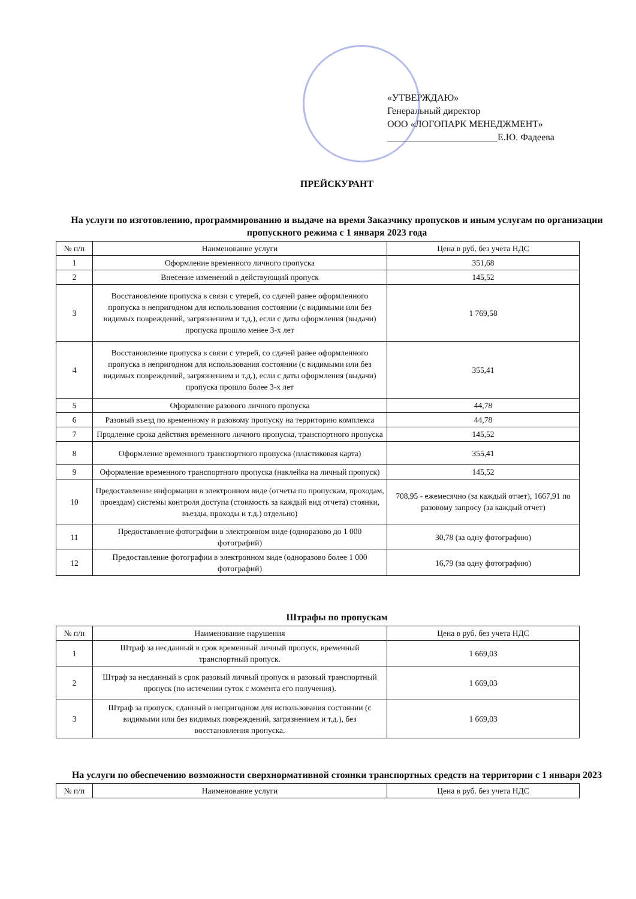«УТВЕРЖДАЮ»
Генеральный директор
ООО «ЛОГОПАРК МЕНЕДЖМЕНТ»
_______________________Е.Ю. Фадеева
ПРЕЙСКУРАНТ
На услуги по изготовлению, программированию и выдаче на время Заказчику пропусков и иным услугам по организации пропускного режима с 1 января 2023 года
| № п/п | Наименование услуги | Цена в руб. без учета НДС |
| --- | --- | --- |
| 1 | Оформление временного личного пропуска | 351,68 |
| 2 | Внесение изменений в действующий пропуск | 145,52 |
| 3 | Восстановление пропуска в связи с утерей, со сдачей ранее оформленного пропуска в непригодном для использования состоянии (с видимыми или без видимых повреждений, загрязнением и т.д.), если с даты оформления (выдачи) пропуска прошло менее 3-х лет | 1 769,58 |
| 4 | Восстановление пропуска в связи с утерей, со сдачей ранее оформленного пропуска в непригодном для использования состоянии (с видимыми или без видимых повреждений, загрязнением и т.д.), если с даты оформления (выдачи) пропуска прошло более 3-х лет | 355,41 |
| 5 | Оформление разового личного пропуска | 44,78 |
| 6 | Разовый въезд по временному и разовому пропуску на территорию комплекса | 44,78 |
| 7 | Продление срока действия временного личного пропуска, транспортного пропуска | 145,52 |
| 8 | Оформление временного транспортного пропуска (пластиковая карта) | 355,41 |
| 9 | Оформление временного транспортного пропуска (наклейка на личный пропуск) | 145,52 |
| 10 | Предоставление информации в электронном виде (отчеты по пропускам, проходам, проездам) системы контроля доступа (стоимость за каждый вид отчета) стоянки, въезды, проходы и т.д.) отдельно) | 708,95 - ежемесячно (за каждый отчет), 1667,91 по разовому запросу (за каждый отчет) |
| 11 | Предоставление фотографии в электронном виде (одноразово до 1 000 фотографий) | 30,78 (за одну фотографию) |
| 12 | Предоставление фотографии в электронном виде (одноразово более 1 000 фотографий) | 16,79 (за одну фотографию) |
Штрафы по пропускам
| № п/п | Наименование нарушения | Цена в руб. без учета НДС |
| --- | --- | --- |
| 1 | Штраф за несданный в срок временный личный пропуск, временный транспортный пропуск. | 1 669,03 |
| 2 | Штраф за несданный в срок разовый личный пропуск и разовый транспортный пропуск (по истечении суток с момента его получения). | 1 669,03 |
| 3 | Штраф за пропуск, сданный в непригодном для использования состоянии (с видимыми или без видимых повреждений, загрязнением и т.д.), без восстановления пропуска. | 1 669,03 |
На услуги по обеспечению возможности сверхнормативной стоянки транспортных средств на территории с 1 января 2023
| № п/п | Наименование услуги | Цена в руб. без учета НДС |
| --- | --- | --- |